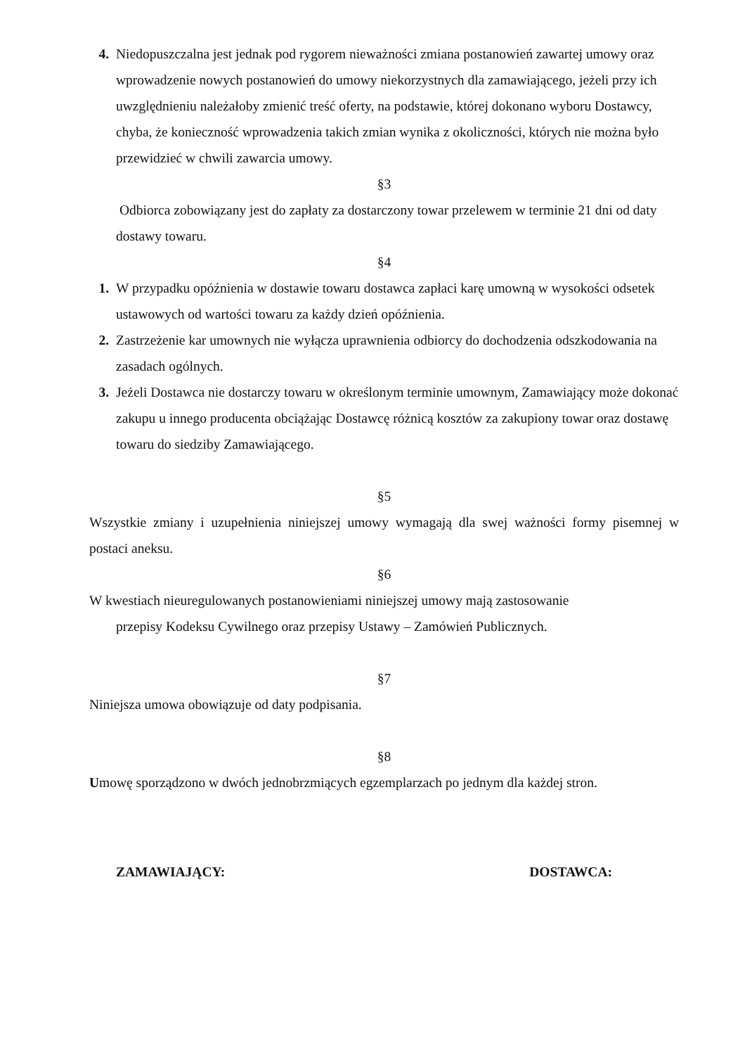4. Niedopuszczalna jest jednak pod rygorem nieważności zmiana postanowień zawartej umowy oraz wprowadzenie nowych postanowień do umowy niekorzystnych dla zamawiającego, jeżeli przy ich uwzględnieniu należałoby zmienić treść oferty, na podstawie, której dokonano wyboru Dostawcy, chyba, że konieczność wprowadzenia takich zmian wynika z okoliczności, których nie można było przewidzieć w chwili zawarcia umowy.
§3
Odbiorca zobowiązany jest do zapłaty za dostarczony towar przelewem w terminie 21 dni od daty dostawy towaru.
§4
1. W przypadku opóźnienia w dostawie towaru dostawca zapłaci karę umowną w wysokości odsetek ustawowych od wartości towaru za każdy dzień opóźnienia.
2. Zastrzeżenie kar umownych nie wyłącza uprawnienia odbiorcy do dochodzenia odszkodowania na zasadach ogólnych.
3. Jeżeli Dostawca nie dostarczy towaru w określonym terminie umownym, Zamawiający może dokonać zakupu u innego producenta obciążając Dostawcę różnicą kosztów za zakupiony towar oraz dostawę towaru do siedziby Zamawiającego.
§5
Wszystkie zmiany i uzupełnienia niniejszej umowy wymagają dla swej ważności formy pisemnej w postaci aneksu.
§6
W kwestiach nieuregulowanych postanowieniami niniejszej umowy mają zastosowanie
przepisy Kodeksu Cywilnego oraz przepisy Ustawy – Zamówień Publicznych.
§7
Niniejsza umowa obowiązuje od daty podpisania.
§8
Umowę sporządzono w dwóch jednobrzmiących egzemplarzach po jednym dla każdej stron.
ZAMAWIAJĄCY: DOSTAWCA: